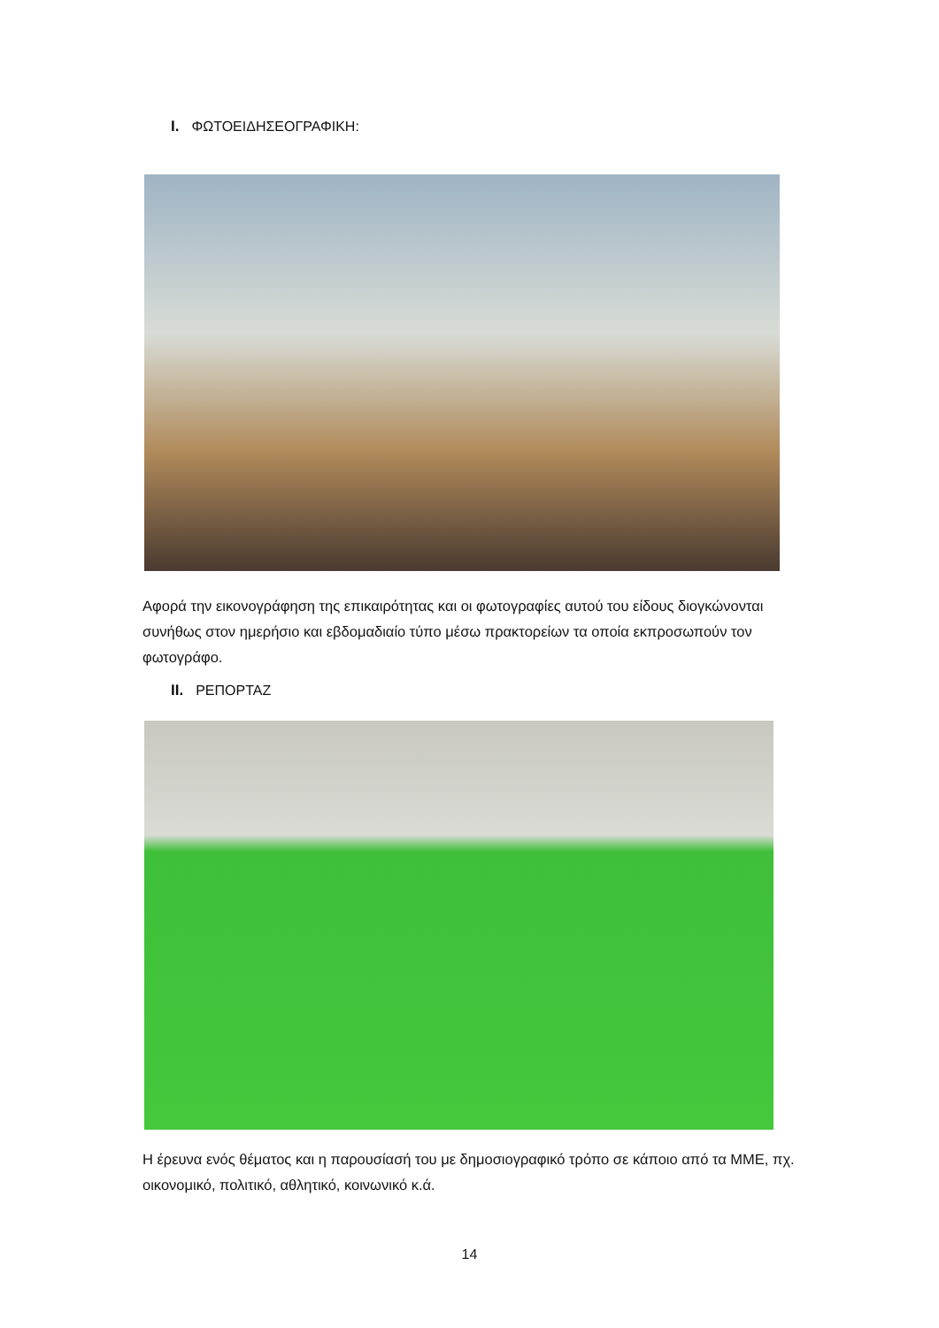I. ΦΩΤΟΕΙΔΗΣΕΟΓΡΑΦΙΚΗ:
Αφορά την εικονογράφηση της επικαιρότητας και οι φωτογραφίες αυτού του είδους διογκώνονται συνήθως στον ημερήσιο και εβδομαδιαίο τύπο μέσω πρακτορείων τα οποία εκπροσωπούν τον φωτογράφο.
II. ΡΕΠΟΡΤΑΖ
Η έρευνα ενός θέματος και η παρουσίασή του με δημοσιογραφικό τρόπο σε κάποιο από τα ΜΜΕ, πχ. οικονομικό, πολιτικό, αθλητικό, κοινωνικό κ.ά.
14